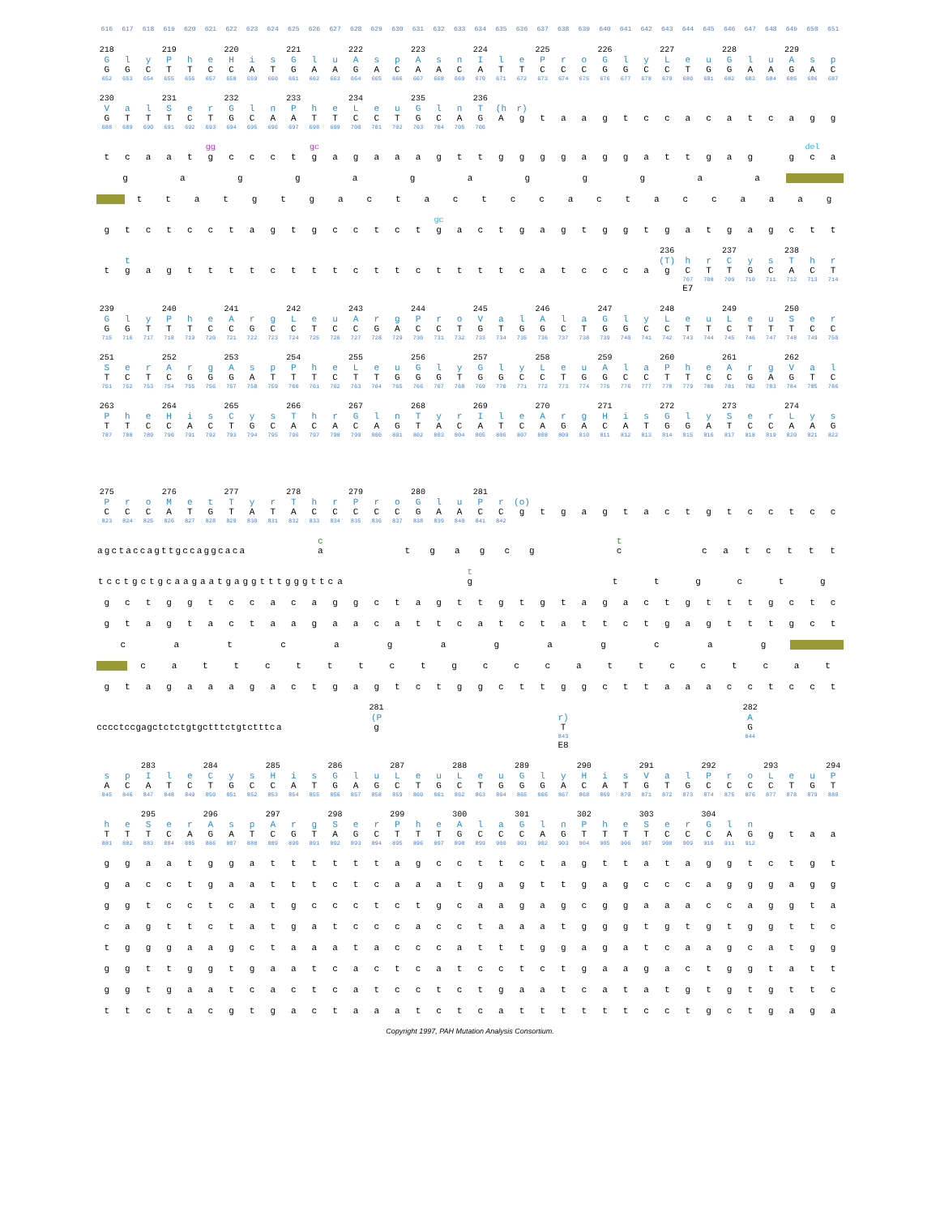| 616 | 617 | 618 | 619 | 620 | 621 | 622 | 623 | 624 | 625 | 626 | 627 | 628 | 629 | 630 | 631 | 632 | 633 | 634 | 635 | 636 | 637 | 638 | 639 | 640 | 641 | 642 | 643 | 644 | 645 | 646 | 647 | 648 | 649 | 650 | 651 |
| 218 | | | 219 | | | 220 | | | 221 | | | 222 | | | 223 | | | 224 | | | 225 | | | 226 | | | 227 | | | 228 | | | 229 | | |
| G | l | y | P | h | e | H | i | s | G | l | u | A | s | p | A | s | n | I | l | e | P | r | o | G | l | y | L | e | u | G | l | u | A | s | p |
| G | G | C | T | T | C | C | A | T | G | A | A | G | A | C | A | A | C | A | T | T | C | C | C | G | G | C | C | T | G | G | A | A | G | A | C |
| 652 | 653 | 654 | 655 | 656 | 657 | 658 | 659 | 660 | 661 | 662 | 663 | 664 | 665 | 666 | 667 | 668 | 669 | 670 | 671 | 672 | 673 | 674 | 675 | 676 | 677 | 678 | 679 | 680 | 681 | 682 | 683 | 684 | 685 | 686 | 687 |
| 230 | | | 231 | | | 232 | | | 233 | | | 234 | | | 235 | | | 236 | | | | | | | | | | | | | | | | | |
| V | a | l | S | e | r | G | l | n | P | h | e | L | e | u | G | l | n | T | (h | r) | | | | | | | | | | | | | | | |
| G | T | T | T | C | T | G | C | A | A | T | T | C | C | T | G | C | A | G | A | g | t | a | a | g | t | c | c | a | c | a | t | c | a | g | g |
| 688 | 689 | 690 | 691 | 692 | 693 | 694 | 695 | 696 | 697 | 698 | 699 | 700 | 701 | 702 | 703 | 704 | 705 | 706 | | | | | | | | | | | | | | | | | |
| | | | | | gg | | | | | gc | | | | | | | | | | | | | | | | | | | | | | | | del | |
| t | c | a | a | t | g | c | c | c | t | g | a | g | a | a | a | g | t | t | g | g | g | g | a | g | g | a | t | t | g | a | g | | g | c | a |
| g | a | g | g | a | g | a | g | g | g | a | a | |
| | t | t | a | t | g | t | g | a | c | t | a | c | t | c | c | a | c | t | a | c | c | a | a | a | g |
| | | | | | | | | | | | | | | | | gc | | | | | | | | | | | | | | | | | | | |
| g | t | c | t | c | c | t | a | g | t | g | c | c | t | c | t | g | a | c | t | g | a | g | t | g | g | t | g | a | t | g | a | g | c | t | t |
| | | | | | | | | | | | | | | | | | | | | | | | | | | | 236 | | | 237 | | | 238 | | |
| | t | | | | | | | | | | | | | | | | | | | | | | | | | | (T) | h | r | C | y | s | T | h | r |
| t | g | a | g | t | t | t | t | c | t | t | t | c | t | t | c | t | t | t | t | c | a | t | c | c | c | a | g | C | T | T | G | C | A | C | T |
| | | | | | | | | | | | | | | | | | | | | | | | | | | | | 707 | 708 | 709 | 710 | 711 | 712 | 713 | 714 |
| | | | | | | | | | | | | | | | | | | | | | | | | | | | | E7 | | | | | | | |
| 239 | | | 240 | | | 241 | | | 242 | | | 243 | | | 244 | | | 245 | | | 246 | | | 247 | | | 248 | | | 249 | | | 250 | | |
| G | l | y | P | h | e | A | r | g | L | e | u | A | r | g | P | r | o | V | a | l | A | l | a | G | l | y | L | e | u | L | e | u | S | e | r |
| G | G | T | T | T | C | C | G | C | C | T | C | C | G | A | C | C | T | G | T | G | G | C | T | G | G | C | C | T | T | C | T | T | T | C | C |
| 715 | 716 | 717 | 718 | 719 | 720 | 721 | 722 | 723 | 724 | 725 | 726 | 727 | 728 | 729 | 730 | 731 | 732 | 733 | 734 | 735 | 736 | 737 | 738 | 739 | 740 | 741 | 742 | 743 | 744 | 745 | 746 | 747 | 748 | 749 | 750 |
| 251 | | | 252 | | | 253 | | | 254 | | | 255 | | | 256 | | | 257 | | | 258 | | | 259 | | | 260 | | | 261 | | | 262 | | |
| S | e | r | A | r | g | A | s | p | P | h | e | L | e | u | G | l | y | G | l | y | L | e | u | A | l | a | P | h | e | A | r | g | V | a | l |
| T | C | T | C | G | G | G | A | T | T | T | C | T | T | G | G | G | T | G | G | C | C | T | G | G | C | C | T | T | C | C | G | A | G | T | C |
| 751 | 752 | 753 | 754 | 755 | 756 | 757 | 758 | 759 | 760 | 761 | 762 | 763 | 764 | 765 | 766 | 767 | 768 | 769 | 770 | 771 | 772 | 773 | 774 | 775 | 776 | 777 | 778 | 779 | 780 | 781 | 782 | 783 | 784 | 785 | 786 |
| 263 | | | 264 | | | 265 | | | 266 | | | 267 | | | 268 | | | 269 | | | 270 | | | 271 | | | 272 | | | 273 | | | 274 | | |
| P | h | e | H | i | s | C | y | s | T | h | r | G | l | n | T | y | r | I | l | e | A | r | g | H | i | s | G | l | y | S | e | r | L | y | s |
| T | T | C | C | A | C | T | G | C | A | C | A | C | A | G | T | A | C | A | T | C | A | G | A | C | A | T | G | G | A | T | C | C | A | A | G |
| 787 | 788 | 789 | 790 | 791 | 792 | 793 | 794 | 795 | 796 | 797 | 798 | 799 | 800 | 801 | 802 | 803 | 804 | 805 | 806 | 807 | 808 | 809 | 810 | 811 | 812 | 813 | 814 | 815 | 816 | 817 | 818 | 819 | 820 | 821 | 822 |
| 275 | | | 276 | | | 277 | | | 278 | | | 279 | | | 280 | | | 281 | | | | | | | | | | | | | | | | | |
| P | r | o | M | e | t | T | y | r | T | h | r | P | r | o | G | l | u | P | r | (o) | | | | | | | | | | | | | | | |
| C | C | C | A | T | G | T | A | T | A | C | C | C | C | C | G | A | A | C | C | g | t | g | a | g | t | a | c | t | g | t | c | c | t | c | c |
| 823 | 824 | 825 | 826 | 827 | 828 | 829 | 830 | 831 | 832 | 833 | 834 | 835 | 836 | 837 | 838 | 839 | 840 | 841 | 842 | | | | | | | | | | | | | | | | |
| | | | | | | | | | | | | | | | | | | | | | c | | | | | | | t | | | | | | | |
| a | g | c | t | a | c | c | a | g | t | t | g | c | c | a | g | g | c | a | c | a | a | t | g | a | g | c | g | c | c | a | t | c | t | t | t |
| | | | | | | | | | | | | | | | | | | | | | | | | | | | | | t | | | | | | |
| t | c | c | t | g | c | t | g | c | a | a | g | a | a | t | g | a | g | g | t | t | t | g | g | g | t | t | c | a | g | t | t | g | c | t | g |
| g | c | t | g | g | t | c | c | a | c | a | g | g | c | t | a | g | t | t | g | t | g | t | a | g | a | c | t | g | t | t | t | g | c | t | c |
| g | t | a | g | t | a | c | t | a | a | g | a | a | c | a | t | t | c | a | t | c | t | a | t | t | c | t | g | a | g | t | t | t | g | c | t |
| c | a | t | c | a | g | a | g | a | g | c | a | g | |
| | c | a | t | t | c | t | t | t | c | t | g | c | c | c | a | t | t | c | c | t | c | a | t |
| g | t | a | g | a | a | a | g | a | c | t | g | a | g | t | c | t | g | g | c | t | t | g | g | c | t | t | a | a | a | c | c | t | c | c | t |
| | | | | | | | | | | | | | | | | | | | | | | | | | | | | | | | | | 281 | | 282 |
| | | | | | | | | | | | | | | | | | | | | | | | | | | | | | | | | | (P | r) | A |
| c | c | c | c | t | c | c | g | a | g | c | t | c | t | c | t | g | t | g | c | t | t | t | c | t | g | t | c | t | t | t | c | a | g | T | G |
| | | | | | | | | | | | | | | | | | | | | | | | | | | | | | | | | | | 843 | 844 |
| | | | | | | | | | | | | | | | | | | | | | | | | | | | | | | | | | | E8 | |
| | | 283 | | | 284 | | | 285 | | | 286 | | | 287 | | | 288 | | | 289 | | | 290 | | | 291 | | | 292 | | | 293 | | | 294 |
| s | p | I | l | e | C | y | s | H | i | s | G | l | u | L | e | u | L | e | u | G | l | y | H | i | s | V | a | l | P | r | o | L | e | u | P |
| A | C | A | T | C | T | G | C | C | A | T | G | A | G | C | T | G | C | T | G | G | G | A | C | A | T | G | T | G | C | C | C | C | T | G | T |
| 845 | 846 | 847 | 848 | 849 | 850 | 851 | 852 | 853 | 854 | 855 | 856 | 857 | 858 | 859 | 860 | 861 | 862 | 863 | 864 | 865 | 866 | 867 | 868 | 869 | 870 | 871 | 872 | 873 | 874 | 875 | 876 | 877 | 878 | 879 | 880 |
| | | 295 | | | 296 | | | 297 | | | 298 | | | 299 | | | 300 | | | 301 | | | 302 | | | 303 | | | 304 | | | | | | |
| h | e | S | e | r | A | s | p | A | r | g | S | e | r | P | h | e | A | l | a | G | l | n | P | h | e | S | e | r | G | l | n | | | | |
| T | T | T | C | A | G | A | T | C | G | T | A | G | C | T | T | T | G | C | C | C | A | G | T | T | T | T | C | C | C | A | G | g | t | a | a |
| 881 | 882 | 883 | 884 | 885 | 886 | 887 | 888 | 889 | 890 | 891 | 892 | 893 | 894 | 895 | 896 | 897 | 898 | 899 | 900 | 901 | 902 | 903 | 904 | 905 | 906 | 907 | 908 | 909 | 910 | 911 | 912 | | | | |
| g | g | a | a | t | g | g | a | t | t | t | t | t | t | a | g | c | c | t | t | c | t | a | g | t | t | a | t | a | g | g | t | c | t | g | t |
| g | a | c | c | t | g | a | a | t | t | t | c | t | c | a | a | a | t | g | a | g | t | t | g | a | g | c | c | c | a | g | g | g | a | g | g |
| g | g | t | c | c | t | c | a | t | g | c | c | c | t | c | t | g | c | a | a | g | a | g | c | g | g | a | a | a | c | c | a | g | g | t | a |
| c | a | g | t | t | c | t | a | t | g | a | t | c | c | c | a | c | c | t | a | a | a | t | g | g | g | t | g | t | g | t | g | g | t | t | c |
| t | g | g | g | a | a | g | c | t | a | a | a | t | a | c | c | c | a | t | t | t | g | g | a | g | a | t | c | a | a | g | c | a | t | g | g |
| g | g | t | t | g | g | t | g | a | a | t | c | a | c | t | c | a | t | c | c | t | c | t | g | a | a | g | a | c | t | g | g | t | a | t | t |
| g | g | t | g | a | a | t | c | a | c | t | c | a | t | c | c | t | c | t | g | a | a | t | c | a | t | a | t | g | t | g | t | g | t | t | c |
| t | t | c | t | a | c | g | t | g | a | c | t | a | a | a | t | c | t | c | a | t | t | t | t | t | t | c | c | t | g | c | t | g | a | g | a |
Copyright 1997, PAH Mutation Analysis Consortium.